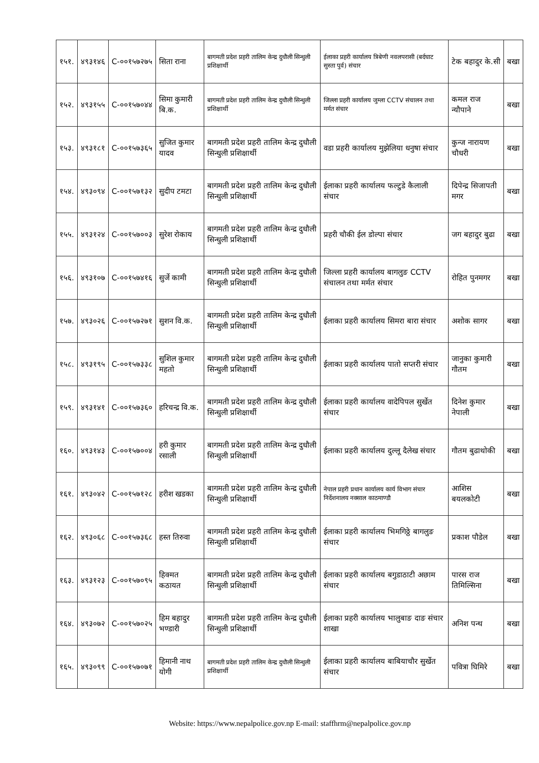| १५१. | ४९३१४६ | C-००१५७२७५ | सिता राना | बागमती प्रदेश प्रहरी तालिम केन्द्र दुधौली सिन्धुली प्रशिक्षार्थी | ईलाका प्रहरी कार्यालय त्रिबेणी नवलपरासी (बर्दघाट सुस्ता पुर्व) संचार | टेक बहादुर के.सी | बखा |
| १५२. | ४९३१५५ | C-००१५७०४४ | सिमा कुमारी बि.क. | बागमती प्रदेश प्रहरी तालिम केन्द्र दुधौली सिन्धुली प्रशिक्षार्थी | जिल्ला प्रहरी कार्यालय जुम्ला CCTV संचालन तथा मर्मत संचार | कमल राज न्यौपाने | बखा |
| १५३. | ४९३१८१ | C-००१५७३६५ | सुजित कुमार यादव | बागमती प्रदेश प्रहरी तालिम केन्द्र दुधौली सिन्धुली प्रशिक्षार्थी | वडा प्रहरी कार्यालय मुझेलिया धनुषा संचार | कुन्ज नारायण चौधरी | बखा |
| १५४. | ४९३०९४ | C-००१५७१३२ | सुदीप टमटा | बागमती प्रदेश प्रहरी तालिम केन्द्र दुधौली सिन्धुली प्रशिक्षार्थी | ईलाका प्रहरी कार्यालय फल्टुडे कैलाली संचार | दिपेन्द्र सिजापती मगर | बखा |
| १५५. | ४९३१२४ | C-००१५७००३ | सुरेश रोकाय | बागमती प्रदेश प्रहरी तालिम केन्द्र दुधौली सिन्धुली प्रशिक्षार्थी | प्रहरी चौकी ईल डोल्पा संचार | जग बहादुर बुढा | बखा |
| १५६. | ४९३१०७ | C-००१५७४१६ | सुर्जे कामी | बागमती प्रदेश प्रहरी तालिम केन्द्र दुधौली सिन्धुली प्रशिक्षार्थी | जिल्ला प्रहरी कार्यालय बागलुङ CCTV संचालन तथा मर्मत संचार | रोहित पुनमगर | बखा |
| १५७. | ४९३०२६ | C-००१५७२७१ | सुशन वि.क. | बागमती प्रदेश प्रहरी तालिम केन्द्र दुधौली सिन्धुली प्रशिक्षार्थी | ईलाका प्रहरी कार्यालय सिमरा बारा संचार | अशोक सागर | बखा |
| १५८. | ४९३१९५ | C-००१५७३३८ | सुशिल कुमार महतो | बागमती प्रदेश प्रहरी तालिम केन्द्र दुधौली सिन्धुली प्रशिक्षार्थी | ईलाका प्रहरी कार्यालय पातो सप्तरी संचार | जानुका कुमारी गौतम | बखा |
| १५९. | ४९३१४१ | C-००१५७३६० | हरिचन्द्र वि.क. | बागमती प्रदेश प्रहरी तालिम केन्द्र दुधौली सिन्धुली प्रशिक्षार्थी | ईलाका प्रहरी कार्यालय वादेपिपल सुर्खेत संचार | दिनेश कुमार नेपाली | बखा |
| १६०. | ४९३१४३ | C-००१५७००४ | हरी कुमार रसाली | बागमती प्रदेश प्रहरी तालिम केन्द्र दुधौली सिन्धुली प्रशिक्षार्थी | ईलाका प्रहरी कार्यालय दुल्लू दैलेख संचार | गौतम बुढाथोकी | बखा |
| १६१. | ४९३०४२ | C-००१५७१२८ | हरीश खडका | बागमती प्रदेश प्रहरी तालिम केन्द्र दुधौली सिन्धुली प्रशिक्षार्थी | नेपाल प्रहरी प्रधान कार्यालय कार्य विभाग संचार निर्देशनालय नक्साल काठमाण्डौ | आशिस बयलकोटी | बखा |
| १६२. | ४९३०६८ | C-००१५७३६८ | हस्त तिरुवा | बागमती प्रदेश प्रहरी तालिम केन्द्र दुधौली सिन्धुली प्रशिक्षार्थी | ईलाका प्रहरी कार्यालय भिमगिठ्ठे बागलुङ संचार | प्रकाश पौडेल | बखा |
| १६३. | ४९३१२३ | C-००१५७०९५ | हिक्मत कठायत | बागमती प्रदेश प्रहरी तालिम केन्द्र दुधौली सिन्धुली प्रशिक्षार्थी | ईलाका प्रहरी कार्यालय बगुडाठाटी अछाम संचार | पारस राज तिमिल्सिना | बखा |
| १६४. | ४९३०७२ | C-००१५७०२५ | हिम बहादुर भण्डारी | बागमती प्रदेश प्रहरी तालिम केन्द्र दुधौली सिन्धुली प्रशिक्षार्थी | ईलाका प्रहरी कार्यालय भालुबाङ दाङ संचार शाखा | अनिश पन्थ | बखा |
| १६५. | ४९३०९९ | C-००१५७०७१ | हिमानी नाथ योगी | बागमती प्रदेश प्रहरी तालिम केन्द्र दुधौली सिन्धुली प्रशिक्षार्थी | ईलाका प्रहरी कार्यालय बाबियाचौर सुर्खेत संचार | पवित्रा घिमिरे | बखा |
Website: https://www.nepalpolice.gov.np E-mail: staffhrm@nepalpolice.gov.np